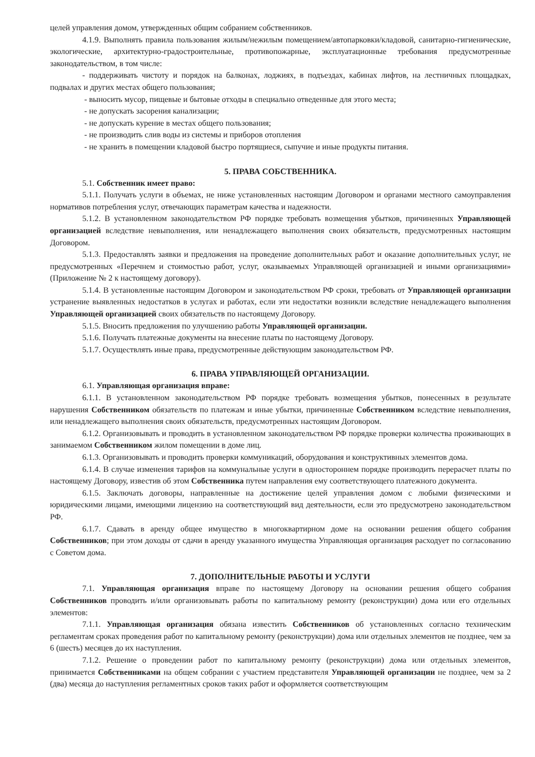целей управления домом, утвержденных общим собранием собственников.
4.1.9. Выполнять правила пользования жилым/нежилым помещением/автопарковки/кладовой, санитарно-гигиенические, экологические, архитектурно-градостроительные, противопожарные, эксплуатационные требования предусмотренные законодательством, в том числе:
- поддерживать чистоту и порядок на балконах, лоджиях, в подъездах, кабинах лифтов, на лестничных площадках, подвалах и других местах общего пользования;
- выносить мусор, пищевые и бытовые отходы в специально отведенные для этого места;
- не допускать засорения канализации;
- не допускать курение в местах общего пользования;
- не производить слив воды из системы и приборов отопления
- не хранить в помещении кладовой быстро портящиеся, сыпучие и иные продукты питания.
5. ПРАВА СОБСТВЕННИКА.
5.1. Собственник имеет право:
5.1.1. Получать услуги в объемах, не ниже установленных настоящим Договором и органами местного самоуправления нормативов потребления услуг, отвечающих параметрам качества и надежности.
5.1.2. В установленном законодательством РФ порядке требовать возмещения убытков, причиненных Управляющей организацией вследствие невыполнения, или ненадлежащего выполнения своих обязательств, предусмотренных настоящим Договором.
5.1.3. Предоставлять заявки и предложения на проведение дополнительных работ и оказание дополнительных услуг, не предусмотренных «Перечнем и стоимостью работ, услуг, оказываемых Управляющей организацией и иными организациями» (Приложение № 2 к настоящему договору).
5.1.4. В установленные настоящим Договором и законодательством РФ сроки, требовать от Управляющей организации устранение выявленных недостатков в услугах и работах, если эти недостатки возникли вследствие ненадлежащего выполнения Управляющей организацией своих обязательств по настоящему Договору.
5.1.5. Вносить предложения по улучшению работы Управляющей организации.
5.1.6. Получать платежные документы на внесение платы по настоящему Договору.
5.1.7. Осуществлять иные права, предусмотренные действующим законодательством РФ.
6. ПРАВА УПРАВЛЯЮЩЕЙ ОРГАНИЗАЦИИ.
6.1. Управляющая организация вправе:
6.1.1. В установленном законодательством РФ порядке требовать возмещения убытков, понесенных в результате нарушения Собственником обязательств по платежам и иные убытки, причиненные Собственником вследствие невыполнения, или ненадлежащего выполнения своих обязательств, предусмотренных настоящим Договором.
6.1.2. Организовывать и проводить в установленном законодательством РФ порядке проверки количества проживающих в занимаемом Собственником жилом помещении в доме лиц.
6.1.3. Организовывать и проводить проверки коммуникаций, оборудования и конструктивных элементов дома.
6.1.4. В случае изменения тарифов на коммунальные услуги в одностороннем порядке производить перерасчет платы по настоящему Договору, известив об этом Собственника путем направления ему соответствующего платежного документа.
6.1.5. Заключать договоры, направленные на достижение целей управления домом с любыми физическими и юридическими лицами, имеющими лицензию на соответствующий вид деятельности, если это предусмотрено законодательством РФ.
6.1.7. Сдавать в аренду общее имущество в многоквартирном доме на основании решения общего собрания Собственников; при этом доходы от сдачи в аренду указанного имущества Управляющая организация расходует по согласованию с Советом дома.
7. ДОПОЛНИТЕЛЬНЫЕ РАБОТЫ И УСЛУГИ
7.1. Управляющая организация вправе по настоящему Договору на основании решения общего собрания Собственников проводить и/или организовывать работы по капитальному ремонту (реконструкции) дома или его отдельных элементов:
7.1.1. Управляющая организация обязана известить Собственников об установленных согласно техническим регламентам сроках проведения работ по капитальному ремонту (реконструкции) дома или отдельных элементов не позднее, чем за 6 (шесть) месяцев до их наступления.
7.1.2. Решение о проведении работ по капитальному ремонту (реконструкции) дома или отдельных элементов, принимается Собственниками на общем собрании с участием представителя Управляющей организации не позднее, чем за 2 (два) месяца до наступления регламентных сроков таких работ и оформляется соответствующим